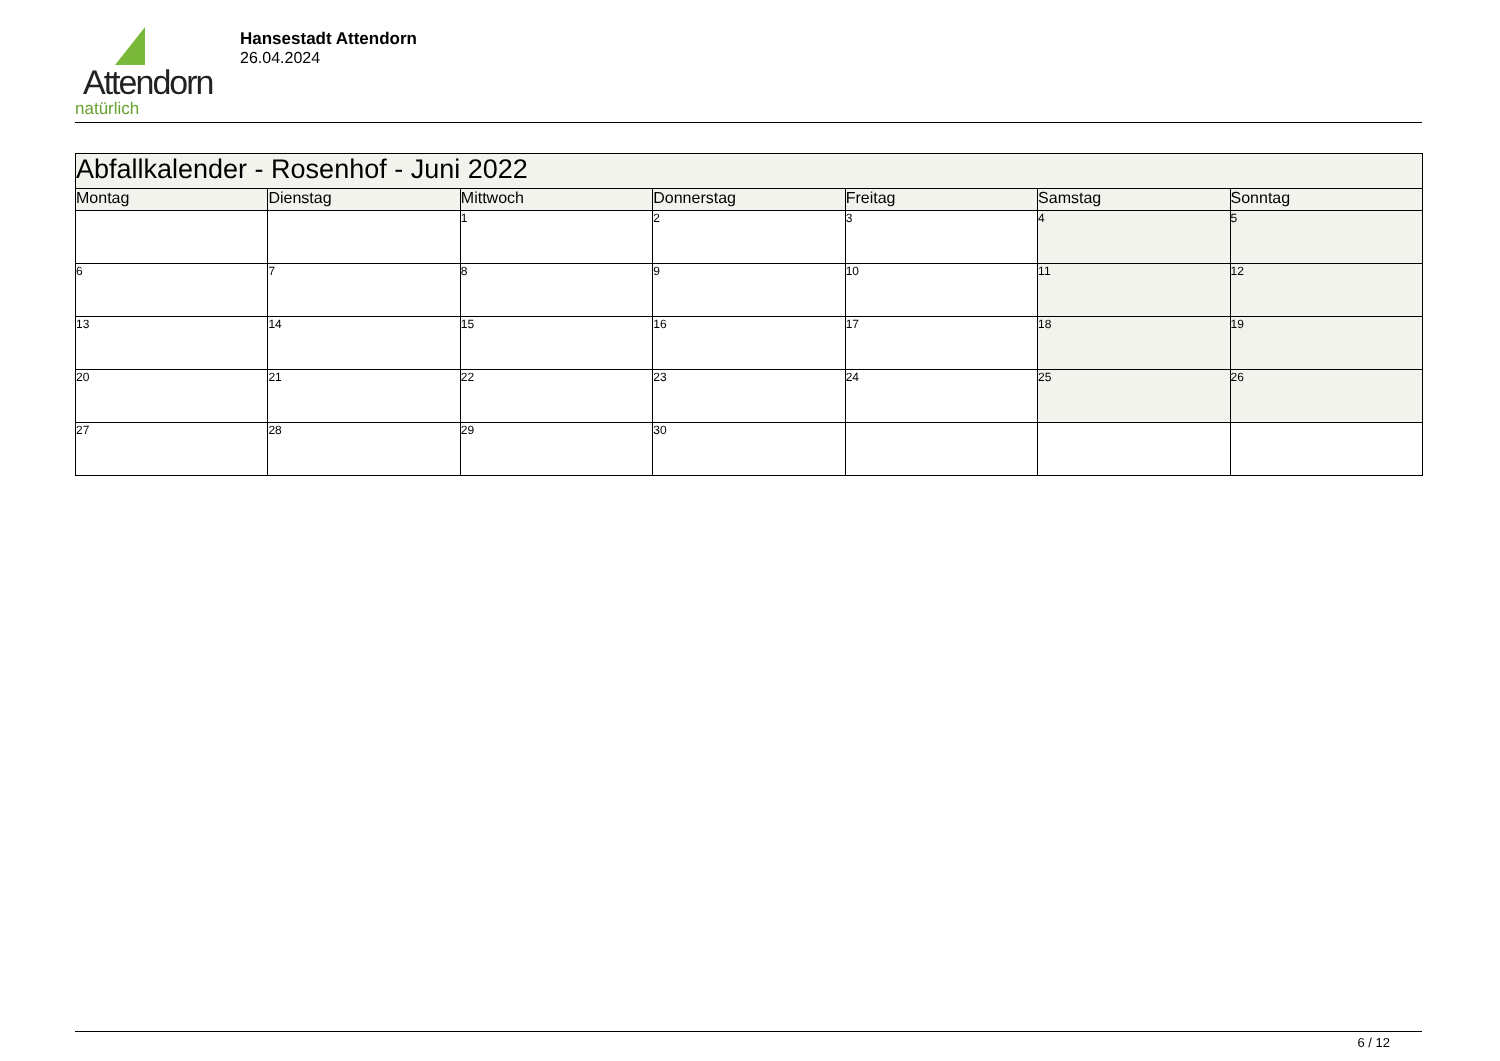Attendorn
natürlich
Hansestadt Attendorn
26.04.2024
| Abfallkalender - Rosenhof - Juni 2022 | | | | | | |
| --- | --- | --- | --- | --- | --- | --- |
| Montag | Dienstag | Mittwoch | Donnerstag | Freitag | Samstag | Sonntag |
| | | 1 | 2 | 3 | 4 | 5 |
| 6 | 7 | 8 | 9 | 10 | 11 | 12 |
| 13 | 14 | 15 | 16 | 17 | 18 | 19 |
| 20 | 21 | 22 | 23 | 24 | 25 | 26 |
| 27 | 28 | 29 | 30 | | | |
6 / 12